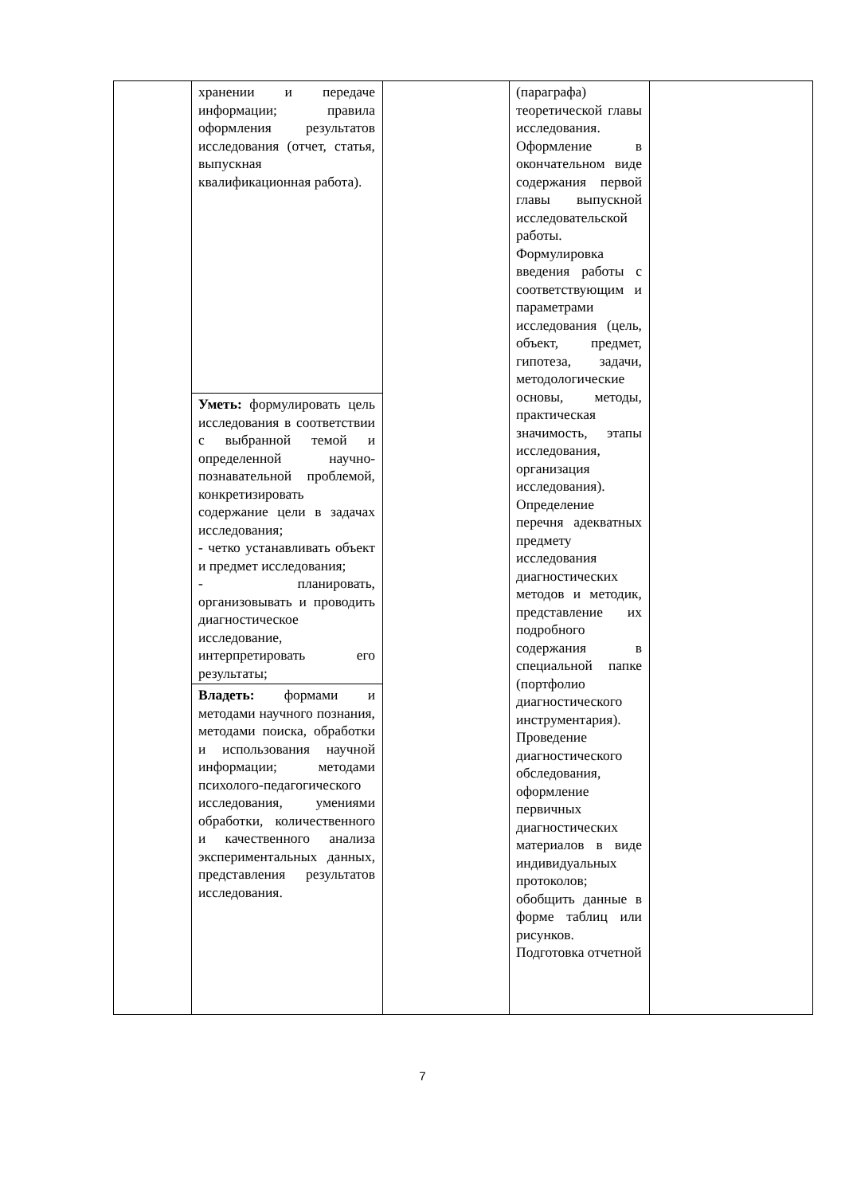| | хранении и передаче информации; правила оформления результатов исследования (отчет, статья, выпускная квалификационная работа). | | (параграфа) теоретической главы исследования. Оформление в окончательном виде содержания первой главы выпускной исследовательской работы. Формулировка введения работы с соответствующим и параметрами исследования (цель, объект, предмет, гипотеза, задачи, методологические основы, методы, практическая значимость, этапы исследования, организация исследования). Определение перечня адекватных предмету исследования диагностических методов и методик, представление их подробного содержания в специальной папке (портфолио диагностического инструментария). Проведение диагностического обследования, оформление первичных диагностических материалов в виде индивидуальных протоколов; обобщить данные в форме таблиц или рисунков. Подготовка отчетной | |
| | Уметь: формулировать цель исследования в соответствии с выбранной темой и определенной научно-познавательной проблемой, конкретизировать содержание цели в задачах исследования; - четко устанавливать объект и предмет исследования; - планировать, организовывать и проводить диагностическое исследование, интерпретировать его результаты; | | | |
| | Владеть: формами и методами научного познания, методами поиска, обработки и использования научной информации; методами психолого-педагогического исследования, умениями обработки, количественного и качественного анализа экспериментальных данных, представления результатов исследования. | | | |
7